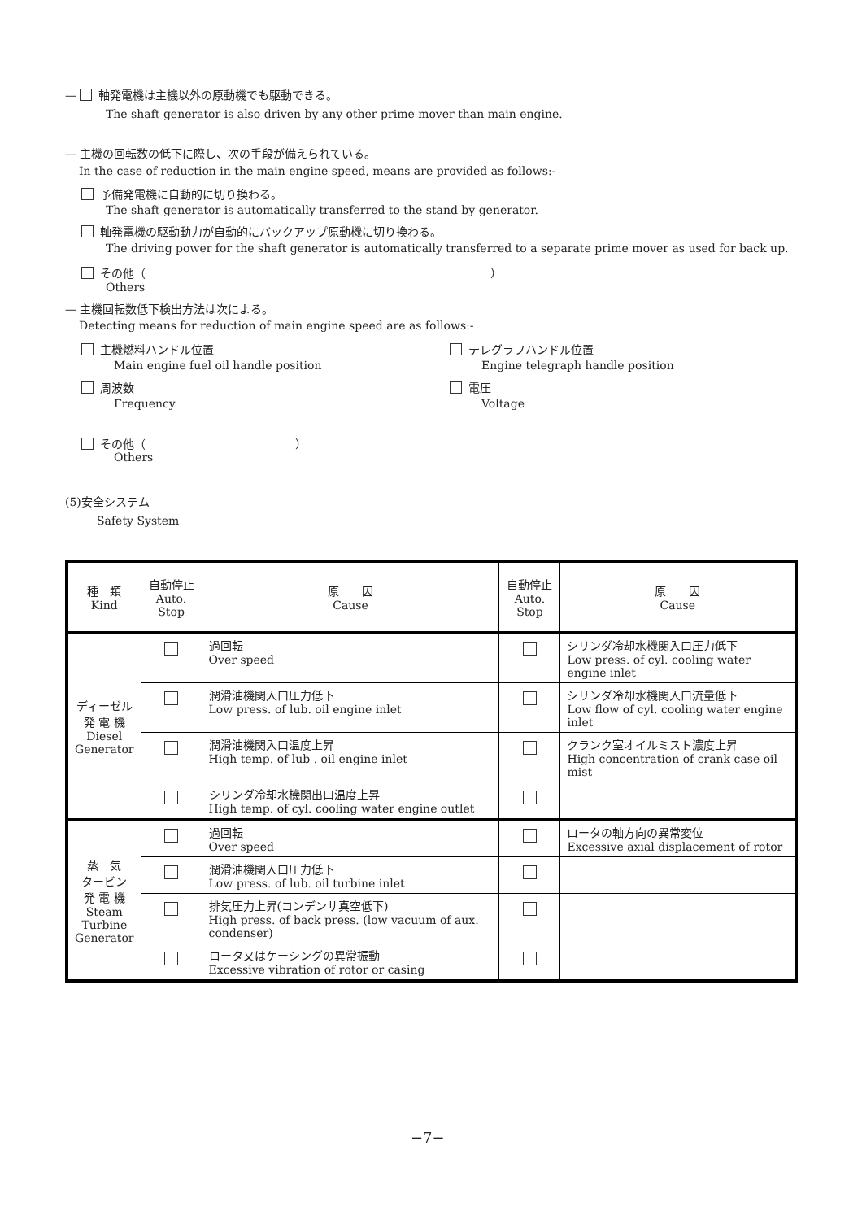— 軸発電機は主機以外の原動機でも駆動できる。
The shaft generator is also driven by any other prime mover than main engine.
— 主機の回転数の低下に際し、次の手段が備えられている。
In the case of reduction in the main engine speed, means are provided as follows:-
予備発電機に自動的に切り換わる。
The shaft generator is automatically transferred to the stand by generator.
軸発電機の駆動動力が自動的にバックアップ原動機に切り換わる。
The driving power for the shaft generator is automatically transferred to a separate prime mover as used for back up.
その他（ ）
Others
— 主機回転数低下検出方法は次による。
Detecting means for reduction of main engine speed are as follows:-
主機燃料ハンドル位置
Main engine fuel oil handle position
テレグラフハンドル位置
Engine telegraph handle position
周波数
Frequency
電圧
Voltage
その他（ ）
Others
(5)安全システム
Safety System
| 種 類 Kind | 自動停止 Auto. Stop | 原 因 Cause | 自動停止 Auto. Stop | 原 因 Cause |
| --- | --- | --- | --- | --- |
| ディーゼル 発 電 機 Diesel Generator | | 過回転 Over speed | | シリンダ冷却水機関入口圧力低下 Low press. of cyl. cooling water engine inlet |
| | | 潤滑油機関入口圧力低下 Low press. of lub. oil engine inlet | | シリンダ冷却水機関入口流量低下 Low flow of cyl. cooling water engine inlet |
| | | 潤滑油機関入口温度上昇 High temp. of lub . oil engine inlet | | クランク室オイルミスト濃度上昇 High concentration of crank case oil mist |
| | | シリンダ冷却水機関出口温度上昇 High temp. of cyl. cooling water engine outlet | | |
| 蒸 気 タービン 発 電 機 Steam Turbine Generator | | 過回転 Over speed | | ロータの軸方向の異常変位 Excessive axial displacement of rotor |
| | | 潤滑油機関入口圧力低下 Low press. of lub. oil turbine inlet | | |
| | | 排気圧力上昇(コンデンサ真空低下) High press. of back press. (low vacuum of aux. condenser) | | |
| | | ロータ又はケーシングの異常振動 Excessive vibration of rotor or casing | | |
−7−